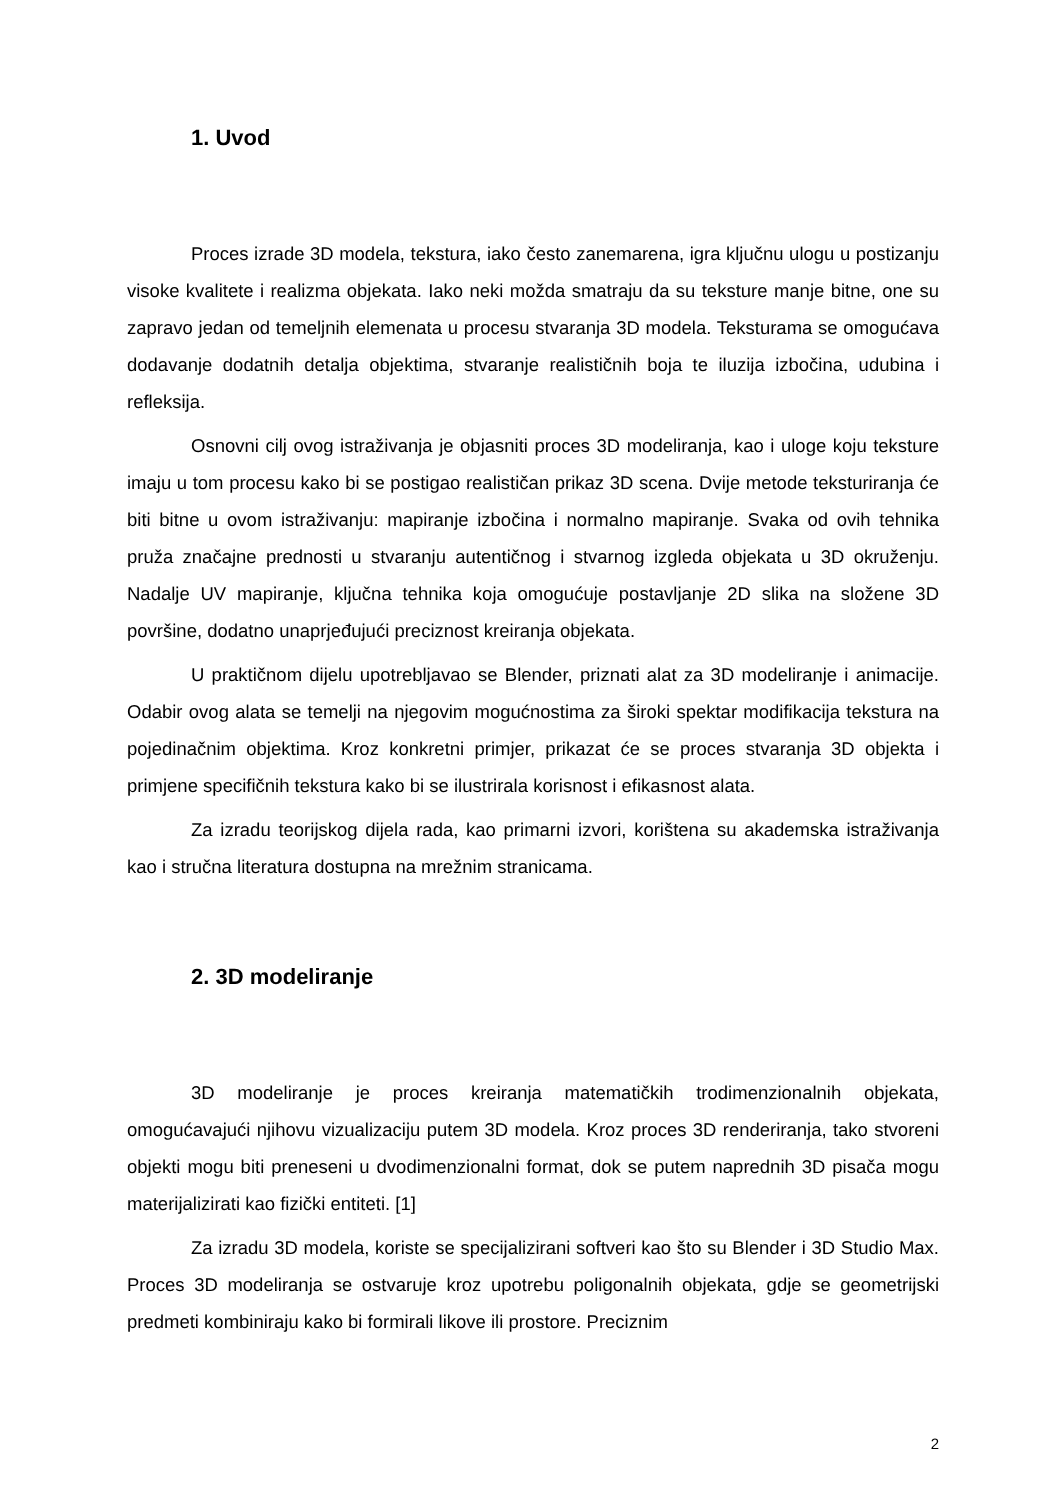1. Uvod
Proces izrade 3D modela, tekstura, iako često zanemarena, igra ključnu ulogu u postizanju visoke kvalitete i realizma objekata. Iako neki možda smatraju da su teksture manje bitne, one su zapravo jedan od temeljnih elemenata u procesu stvaranja 3D modela. Teksturama se omogućava dodavanje dodatnih detalja objektima, stvaranje realističnih boja te iluzija izbočina, udubina i refleksija.
Osnovni cilj ovog istraživanja je objasniti proces 3D modeliranja, kao i uloge koju teksture imaju u tom procesu kako bi se postigao realističan prikaz 3D scena. Dvije metode teksturiranja će biti bitne u ovom istraživanju: mapiranje izbočina i normalno mapiranje. Svaka od ovih tehnika pruža značajne prednosti u stvaranju autentičnog i stvarnog izgleda objekata u 3D okruženju. Nadalje UV mapiranje, ključna tehnika koja omogućuje postavljanje 2D slika na složene 3D površine, dodatno unaprjeđujući preciznost kreiranja objekata.
U praktičnom dijelu upotrebljavao se Blender, priznati alat za 3D modeliranje i animacije. Odabir ovog alata se temelji na njegovim mogućnostima za široki spektar modifikacija tekstura na pojedinačnim objektima. Kroz konkretni primjer, prikazat će se proces stvaranja 3D objekta i primjene specifičnih tekstura kako bi se ilustrirala korisnost i efikasnost alata.
Za izradu teorijskog dijela rada, kao primarni izvori, korištena su akademska istraživanja kao i stručna literatura dostupna na mrežnim stranicama.
2. 3D modeliranje
3D modeliranje je proces kreiranja matematičkih trodimenzionalnih objekata, omogućavajući njihovu vizualizaciju putem 3D modela. Kroz proces 3D renderiranja, tako stvoreni objekti mogu biti preneseni u dvodimenzionalni format, dok se putem naprednih 3D pisača mogu materijalizirati kao fizički entiteti. [1]
Za izradu 3D modela, koriste se specijalizirani softveri kao što su Blender i 3D Studio Max. Proces 3D modeliranja se ostvaruje kroz upotrebu poligonalnih objekata, gdje se geometrijski predmeti kombiniraju kako bi formirali likove ili prostore. Preciznim
2